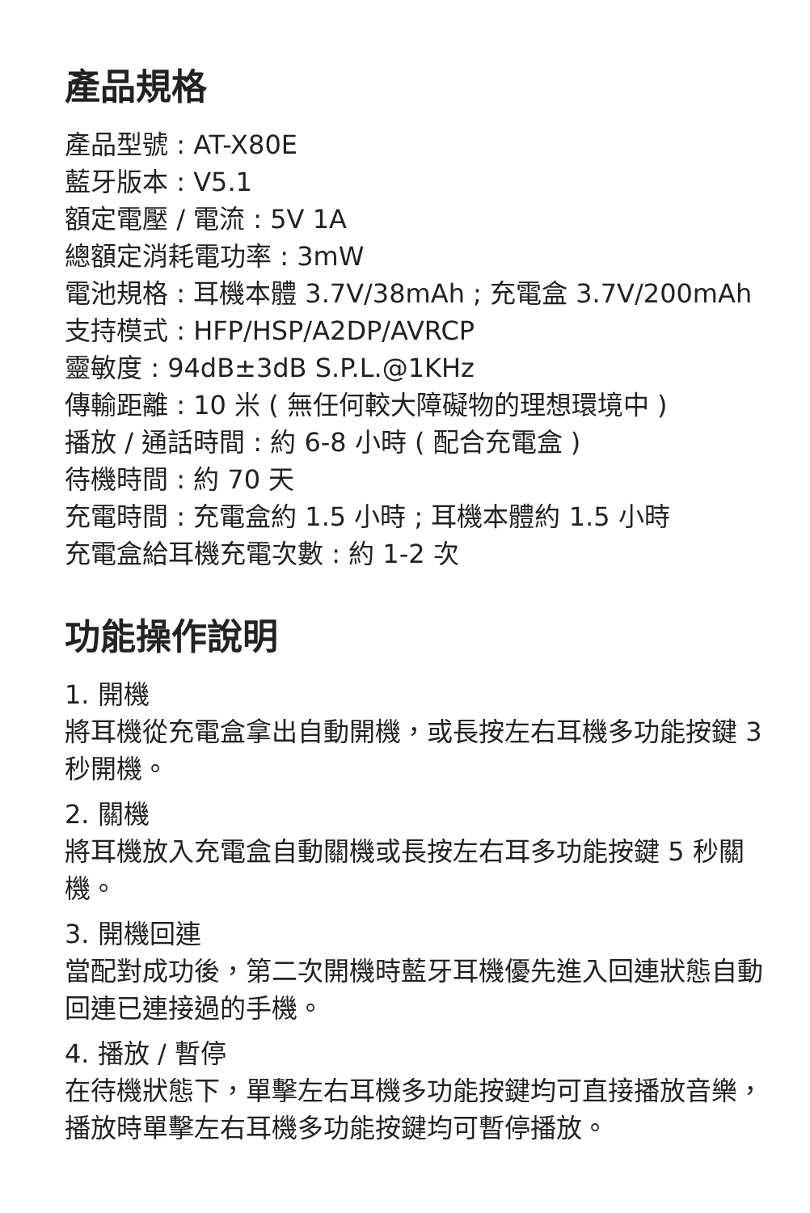產品規格
產品型號 : AT-X80E
藍牙版本 : V5.1
額定電壓 / 電流 : 5V 1A
總額定消耗電功率 : 3mW
電池規格 : 耳機本體 3.7V/38mAh ; 充電盒 3.7V/200mAh
支持模式 : HFP/HSP/A2DP/AVRCP
靈敏度 : 94dB±3dB S.P.L.@1KHz
傳輸距離 : 10 米 ( 無任何較大障礙物的理想環境中 )
播放 / 通話時間 : 約 6-8 小時 ( 配合充電盒 )
待機時間 : 約 70 天
充電時間 : 充電盒約 1.5 小時 ; 耳機本體約 1.5 小時
充電盒給耳機充電次數 : 約 1-2 次
功能操作說明
1. 開機
將耳機從充電盒拿出自動開機，或長按左右耳機多功能按鍵 3 秒開機。
2. 關機
將耳機放入充電盒自動關機或長按左右耳多功能按鍵 5 秒關機。
3. 開機回連
當配對成功後，第二次開機時藍牙耳機優先進入回連狀態自動回連已連接過的手機。
4. 播放 / 暫停
在待機狀態下，單擊左右耳機多功能按鍵均可直接播放音樂，播放時單擊左右耳機多功能按鍵均可暫停播放。